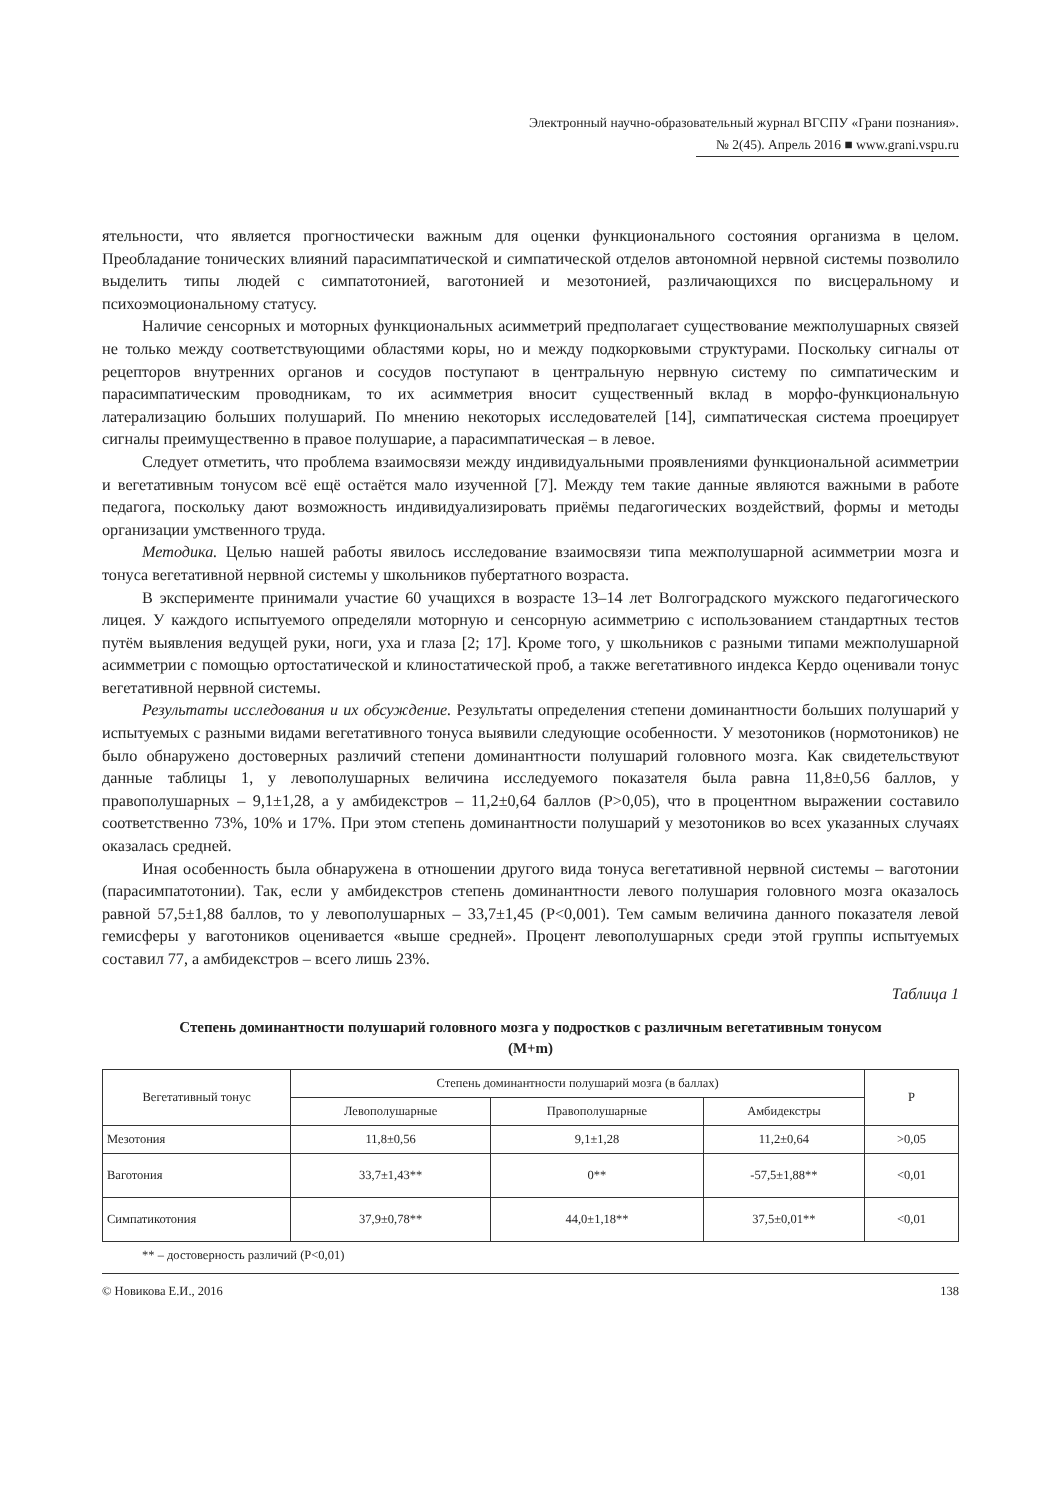Электронный научно-образовательный журнал ВГСПУ «Грани познания».
№ 2(45). Апрель 2016 ■ www.grani.vspu.ru
ятельности, что является прогностически важным для оценки функционального состояния организма в целом. Преобладание тонических влияний парасимпатической и симпатической отделов автономной нервной системы позволило выделить типы людей с симпатотонией, ваготонией и мезотонией, различающихся по висцеральному и психоэмоциональному статусу.
Наличие сенсорных и моторных функциональных асимметрий предполагает существование межполушарных связей не только между соответствующими областями коры, но и между подкорковыми структурами. Поскольку сигналы от рецепторов внутренних органов и сосудов поступают в центральную нервную систему по симпатическим и парасимпатическим проводникам, то их асимметрия вносит существенный вклад в морфо-функциональную латерализацию больших полушарий. По мнению некоторых исследователей [14], симпатическая система проецирует сигналы преимущественно в правое полушарие, а парасимпатическая – в левое.
Следует отметить, что проблема взаимосвязи между индивидуальными проявлениями функциональной асимметрии и вегетативным тонусом всё ещё остаётся мало изученной [7]. Между тем такие данные являются важными в работе педагога, поскольку дают возможность индивидуализировать приёмы педагогических воздействий, формы и методы организации умственного труда.
Методика. Целью нашей работы явилось исследование взаимосвязи типа межполушарной асимметрии мозга и тонуса вегетативной нервной системы у школьников пубертатного возраста.
В эксперименте принимали участие 60 учащихся в возрасте 13–14 лет Волгоградского мужского педагогического лицея. У каждого испытуемого определяли моторную и сенсорную асимметрию с использованием стандартных тестов путём выявления ведущей руки, ноги, уха и глаза [2; 17]. Кроме того, у школьников с разными типами межполушарной асимметрии с помощью ортостатической и клиностатической проб, а также вегетативного индекса Кердо оценивали тонус вегетативной нервной системы.
Результаты исследования и их обсуждение. Результаты определения степени доминантности больших полушарий у испытуемых с разными видами вегетативного тонуса выявили следующие особенности. У мезотоников (нормотоников) не было обнаружено достоверных различий степени доминантности полушарий головного мозга. Как свидетельствуют данные таблицы 1, у левополушарных величина исследуемого показателя была равна 11,8±0,56 баллов, у правополушарных – 9,1±1,28, а у амбидекстров – 11,2±0,64 баллов (P>0,05), что в процентном выражении составило соответственно 73%, 10% и 17%. При этом степень доминантности полушарий у мезотоников во всех указанных случаях оказалась средней.
Иная особенность была обнаружена в отношении другого вида тонуса вегетативной нервной системы – ваготонии (парасимпатотонии). Так, если у амбидекстров степень доминантности левого полушария головного мозга оказалось равной 57,5±1,88 баллов, то у левополушарных – 33,7±1,45 (P<0,001). Тем самым величина данного показателя левой гемисферы у ваготоников оценивается «выше средней». Процент левополушарных среди этой группы испытуемых составил 77, а амбидекстров – всего лишь 23%.
Таблица 1
Степень доминантности полушарий головного мозга у подростков с различным вегетативным тонусом
(M+m)
| Вегетативный тонус | Степень доминантности полушарий мозга (в баллах) | | | P |
| --- | --- | --- | --- | --- |
| | Левополушарные | Правополушарные | Амбидекстры | |
| Мезотония | 11,8±0,56 | 9,1±1,28 | 11,2±0,64 | >0,05 |
| Ваготония | 33,7±1,43** | 0** | -57,5±1,88** | <0,01 |
| Симпатикотония | 37,9±0,78** | 44,0±1,18** | 37,5±0,01** | <0,01 |
** – достоверность различий (P<0,01)
© Новикова Е.И., 2016 138